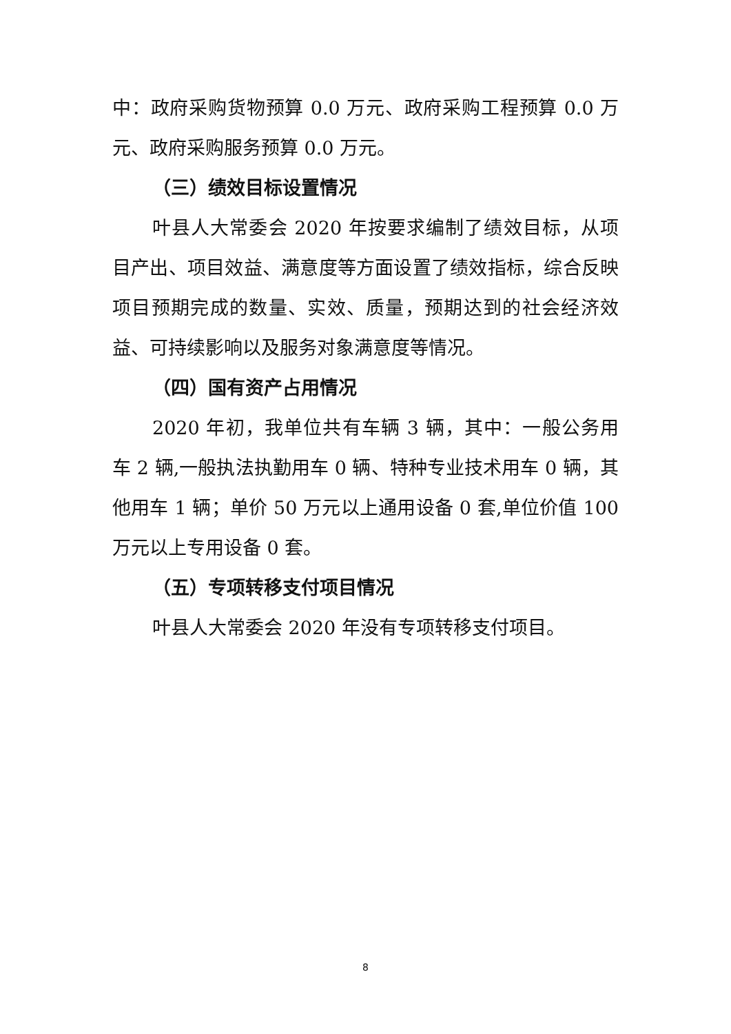中：政府采购货物预算 0.0 万元、政府采购工程预算 0.0 万元、政府采购服务预算 0.0 万元。
（三）绩效目标设置情况
叶县人大常委会 2020 年按要求编制了绩效目标，从项目产出、项目效益、满意度等方面设置了绩效指标，综合反映项目预期完成的数量、实效、质量，预期达到的社会经济效益、可持续影响以及服务对象满意度等情况。
（四）国有资产占用情况
2020 年初，我单位共有车辆 3 辆，其中：一般公务用车 2 辆,一般执法执勤用车 0 辆、特种专业技术用车 0 辆，其他用车 1 辆；单价 50 万元以上通用设备 0 套,单位价值 100 万元以上专用设备 0 套。
（五）专项转移支付项目情况
叶县人大常委会 2020 年没有专项转移支付项目。
8